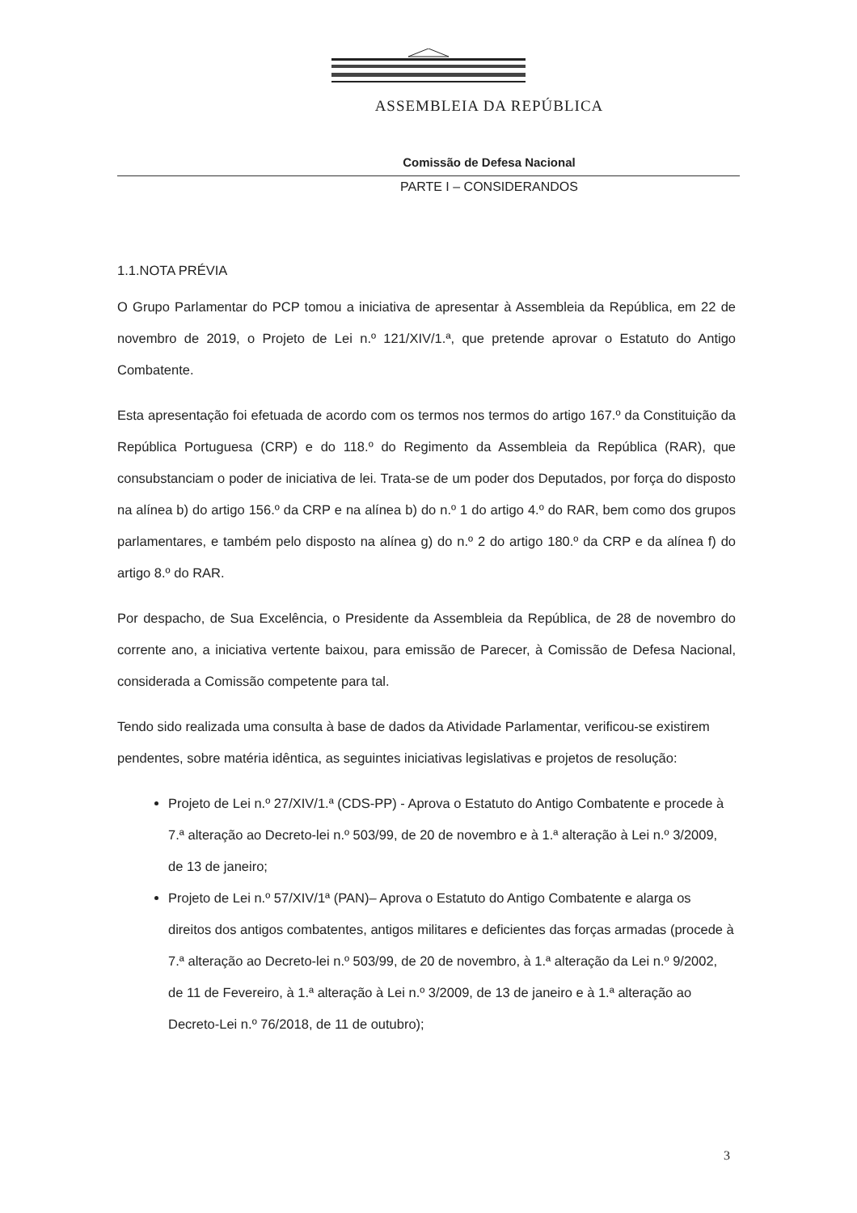ASSEMBLEIA DA REPÚBLICA
Comissão de Defesa Nacional
PARTE I – CONSIDERANDOS
1.1.NOTA PRÉVIA
O Grupo Parlamentar do PCP tomou a iniciativa de apresentar à Assembleia da República, em 22 de novembro de 2019, o Projeto de Lei n.º 121/XIV/1.ª, que pretende aprovar o Estatuto do Antigo Combatente.
Esta apresentação foi efetuada de acordo com os termos nos termos do artigo 167.º da Constituição da República Portuguesa (CRP) e do 118.º do Regimento da Assembleia da República (RAR), que consubstanciam o poder de iniciativa de lei. Trata-se de um poder dos Deputados, por força do disposto na alínea b) do artigo 156.º da CRP e na alínea b) do n.º 1 do artigo 4.º do RAR, bem como dos grupos parlamentares, e também pelo disposto na alínea g) do n.º 2 do artigo 180.º da CRP e da alínea f) do artigo 8.º do RAR.
Por despacho, de Sua Excelência, o Presidente da Assembleia da República, de 28 de novembro do corrente ano, a iniciativa vertente baixou, para emissão de Parecer, à Comissão de Defesa Nacional, considerada a Comissão competente para tal.
Tendo sido realizada uma consulta à base de dados da Atividade Parlamentar, verificou-se existirem pendentes, sobre matéria idêntica, as seguintes iniciativas legislativas e projetos de resolução:
Projeto de Lei n.º 27/XIV/1.ª (CDS-PP) - Aprova o Estatuto do Antigo Combatente e procede à 7.ª alteração ao Decreto-lei n.º 503/99, de 20 de novembro e à 1.ª alteração à Lei n.º 3/2009, de 13 de janeiro;
Projeto de Lei n.º 57/XIV/1ª (PAN)– Aprova o Estatuto do Antigo Combatente e alarga os direitos dos antigos combatentes, antigos militares e deficientes das forças armadas (procede à 7.ª alteração ao Decreto-lei n.º 503/99, de 20 de novembro, à 1.ª alteração da Lei n.º 9/2002, de 11 de Fevereiro, à 1.ª alteração à Lei n.º 3/2009, de 13 de janeiro e à 1.ª alteração ao Decreto-Lei n.º 76/2018, de 11 de outubro);
3